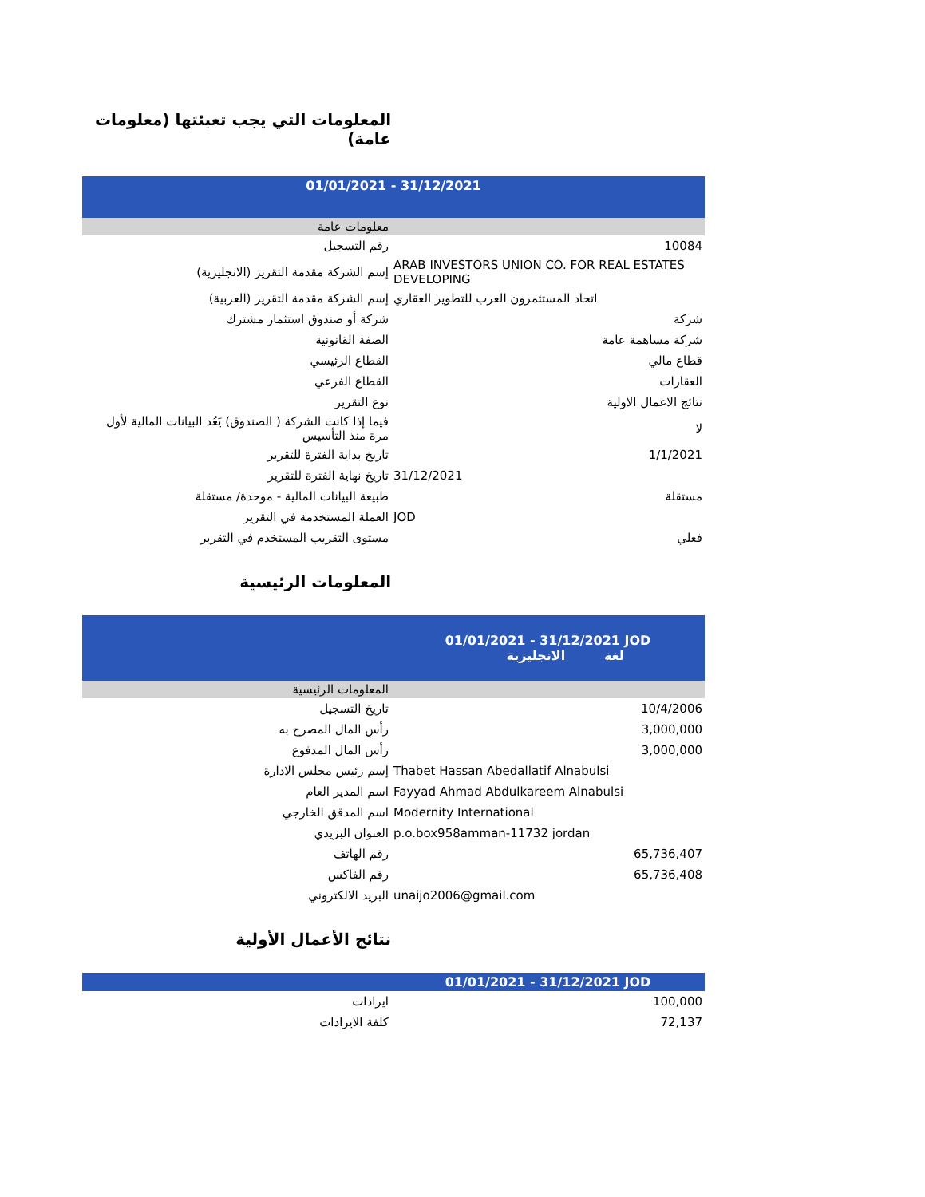المعلومات التي يجب تعبئتها (معلومات عامة)
| 01/01/2021 - 31/12/2021 | |
| --- | --- |
| معلومات عامة | |
| رقم التسجيل | 10084 |
| إسم الشركة مقدمة التقرير (الانجليزية) | ARAB INVESTORS UNION CO. FOR REAL ESTATES DEVELOPING |
| إسم الشركة مقدمة التقرير (العربية) | اتحاد المستثمرون العرب للتطوير العقاري |
| شركة أو صندوق استثمار مشترك | شركة |
| الصفة القانونية | شركة مساهمة عامة |
| القطاع الرئيسي | قطاع مالي |
| القطاع الفرعي | العقارات |
| نوع التقرير | نتائج الاعمال الاولية |
| فيما إذا كانت الشركة ( الصندوق) يَعُد البيانات المالية لأول مرة منذ التأسيس | لا |
| تاريخ بداية الفترة للتقرير | 1/1/2021 |
| تاريخ نهاية الفترة للتقرير | 31/12/2021 |
| طبيعة البيانات المالية - موحدة/ مستقلة | مستقلة |
| العملة المستخدمة في التقرير | JOD |
| مستوى التقريب المستخدم في التقرير | فعلي |
المعلومات الرئيسية
| | 01/01/2021 - 31/12/2021 JOD الانجليزية لغة |
| --- | --- |
| المعلومات الرئيسية | |
| تاريخ التسجيل | 10/4/2006 |
| رأس المال المصرح به | 3,000,000 |
| رأس المال المدفوع | 3,000,000 |
| إسم رئيس مجلس الادارة | Thabet Hassan Abedallatif Alnabulsi |
| اسم المدير العام | Fayyad Ahmad Abdulkareem Alnabulsi |
| اسم المدقق الخارجي | Modernity International |
| العنوان البريدي | p.o.box958amman-11732 jordan |
| رقم الهاتف | 65,736,407 |
| رقم الفاكس | 65,736,408 |
| البريد الالكتروني | unaijo2006@gmail.com |
نتائج الأعمال الأولية
| | 01/01/2021 - 31/12/2021 JOD |
| --- | --- |
| ايرادات | 100,000 |
| كلفة الايرادات | 72,137 |